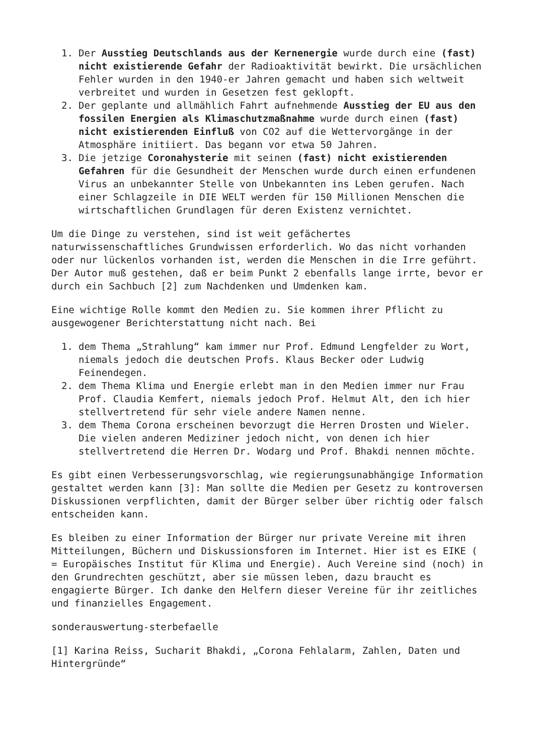1. Der Ausstieg Deutschlands aus der Kernenergie wurde durch eine (fast) nicht existierende Gefahr der Radioaktivität bewirkt. Die ursächlichen Fehler wurden in den 1940-er Jahren gemacht und haben sich weltweit verbreitet und wurden in Gesetzen fest geklopft.
2. Der geplante und allmählich Fahrt aufnehmende Ausstieg der EU aus den fossilen Energien als Klimaschutzmaßnahme wurde durch einen (fast) nicht existierenden Einfluß von CO2 auf die Wettervorgänge in der Atmosphäre initiiert. Das begann vor etwa 50 Jahren.
3. Die jetzige Coronahysterie mit seinen (fast) nicht existierenden Gefahren für die Gesundheit der Menschen wurde durch einen erfundenen Virus an unbekannter Stelle von Unbekannten ins Leben gerufen. Nach einer Schlagzeile in DIE WELT werden für 150 Millionen Menschen die wirtschaftlichen Grundlagen für deren Existenz vernichtet.
Um die Dinge zu verstehen, sind ist weit gefächertes naturwissenschaftliches Grundwissen erforderlich. Wo das nicht vorhanden oder nur lückenlos vorhanden ist, werden die Menschen in die Irre geführt. Der Autor muß gestehen, daß er beim Punkt 2 ebenfalls lange irrte, bevor er durch ein Sachbuch [2] zum Nachdenken und Umdenken kam.
Eine wichtige Rolle kommt den Medien zu. Sie kommen ihrer Pflicht zu ausgewogener Berichterstattung nicht nach. Bei
1. dem Thema „Strahlung“ kam immer nur Prof. Edmund Lengfelder zu Wort, niemals jedoch die deutschen Profs. Klaus Becker oder Ludwig Feinendegen.
2. dem Thema Klima und Energie erlebt man in den Medien immer nur Frau Prof. Claudia Kemfert, niemals jedoch Prof. Helmut Alt, den ich hier stellvertretend für sehr viele andere Namen nenne.
3. dem Thema Corona erscheinen bevorzugt die Herren Drosten und Wieler. Die vielen anderen Mediziner jedoch nicht, von denen ich hier stellvertretend die Herren Dr. Wodarg und Prof. Bhakdi nennen möchte.
Es gibt einen Verbesserungsvorschlag, wie regierungsunabhängige Information gestaltet werden kann [3]: Man sollte die Medien per Gesetz zu kontroversen Diskussionen verpflichten, damit der Bürger selber über richtig oder falsch entscheiden kann.
Es bleiben zu einer Information der Bürger nur private Vereine mit ihren Mitteilungen, Büchern und Diskussionsforen im Internet. Hier ist es EIKE ( = Europäisches Institut für Klima und Energie). Auch Vereine sind (noch) in den Grundrechten geschützt, aber sie müssen leben, dazu braucht es engagierte Bürger. Ich danke den Helfern dieser Vereine für ihr zeitliches und finanzielles Engagement.
sonderauswertung-sterbefaelle
[1] Karina Reiss, Sucharit Bhakdi, „Corona Fehlalarm, Zahlen, Daten und Hintergründe“